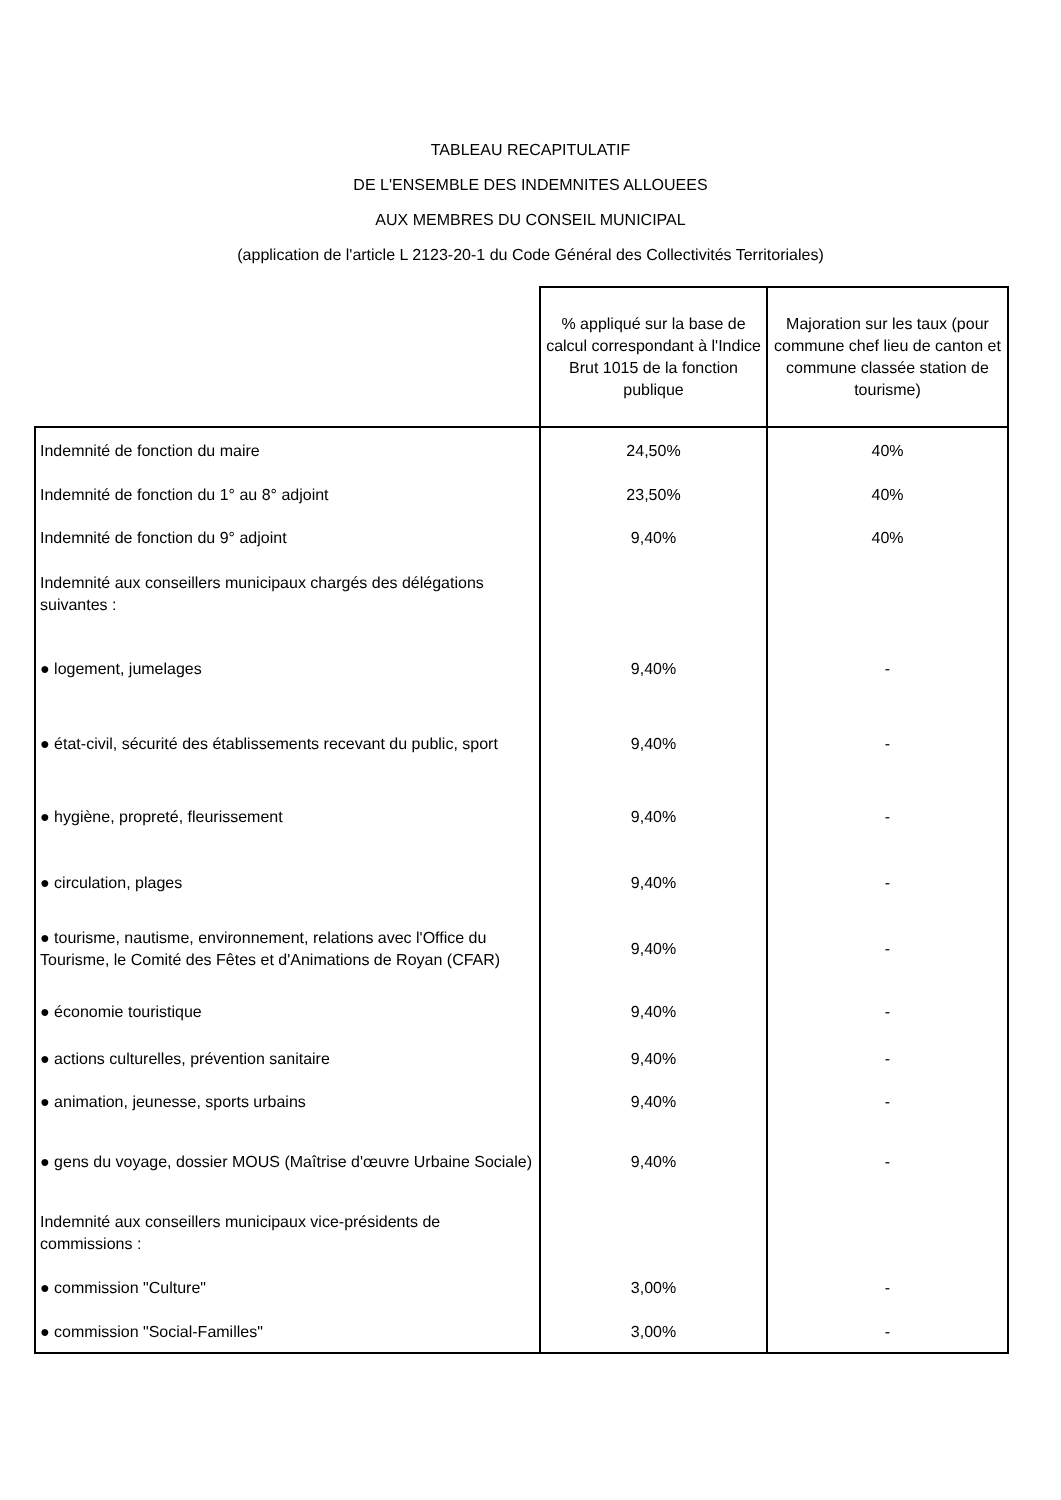TABLEAU RECAPITULATIF
DE L'ENSEMBLE DES INDEMNITES ALLOUEES
AUX MEMBRES DU CONSEIL MUNICIPAL
(application de l'article L 2123-20-1 du Code Général des Collectivités Territoriales)
| | % appliqué sur la base de calcul correspondant à l'Indice Brut 1015 de la fonction publique | Majoration sur les taux (pour commune chef lieu de canton et commune classée station de tourisme) |
| --- | --- | --- |
| Indemnité de fonction du maire | 24,50% | 40% |
| Indemnité de fonction du 1° au 8° adjoint | 23,50% | 40% |
| Indemnité de fonction du 9° adjoint | 9,40% | 40% |
| Indemnité aux conseillers municipaux chargés des délégations suivantes : | | |
| ● logement, jumelages | 9,40% | - |
| ● état-civil, sécurité des établissements recevant du public, sport | 9,40% | - |
| ● hygiène, propreté, fleurissement | 9,40% | - |
| ● circulation, plages | 9,40% | - |
| ● tourisme, nautisme, environnement, relations avec l'Office du Tourisme, le Comité des Fêtes et d'Animations de Royan (CFAR) | 9,40% | - |
| ● économie touristique | 9,40% | - |
| ● actions culturelles, prévention sanitaire | 9,40% | - |
| ● animation, jeunesse, sports urbains | 9,40% | - |
| ● gens du voyage, dossier MOUS (Maîtrise d'œuvre Urbaine Sociale) | 9,40% | - |
| Indemnité aux conseillers municipaux vice-présidents de commissions : | | |
| ● commission "Culture" | 3,00% | - |
| ● commission "Social-Familles" | 3,00% | - |